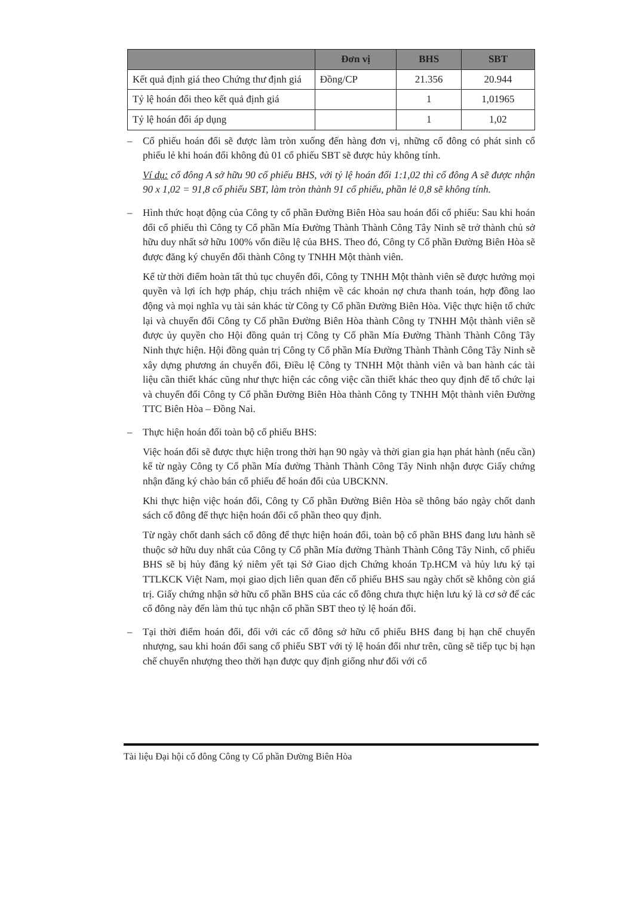| | Đơn vị | BHS | SBT |
| --- | --- | --- | --- |
| Kết quả định giá theo Chứng thư định giá | Đồng/CP | 21.356 | 20.944 |
| Tỷ lệ hoán đổi theo kết quả định giá | | 1 | 1,01965 |
| Tỷ lệ hoán đổi áp dụng | | 1 | 1,02 |
– Cổ phiếu hoán đổi sẽ được làm tròn xuống đến hàng đơn vị, những cổ đông có phát sinh cổ phiếu lẻ khi hoán đổi không đủ 01 cổ phiếu SBT sẽ được hủy không tính.
Ví dụ: cổ đông A sở hữu 90 cổ phiếu BHS, với tỷ lệ hoán đổi 1:1,02 thì cổ đông A sẽ được nhận 90 x 1,02 = 91,8 cổ phiếu SBT, làm tròn thành 91 cổ phiếu, phần lẻ 0,8 sẽ không tính.
– Hình thức hoạt động của Công ty cổ phần Đường Biên Hòa sau hoán đổi cổ phiếu: Sau khi hoán đổi cổ phiếu thì Công ty Cổ phần Mía Đường Thành Thành Công Tây Ninh sẽ trở thành chủ sở hữu duy nhất sở hữu 100% vốn điều lệ của BHS. Theo đó, Công ty Cổ phần Đường Biên Hòa sẽ được đăng ký chuyển đổi thành Công ty TNHH Một thành viên.
Kể từ thời điểm hoàn tất thủ tục chuyển đổi, Công ty TNHH Một thành viên sẽ được hưởng mọi quyền và lợi ích hợp pháp, chịu trách nhiệm về các khoản nợ chưa thanh toán, hợp đồng lao động và mọi nghĩa vụ tài sản khác từ Công ty Cổ phần Đường Biên Hòa. Việc thực hiện tổ chức lại và chuyển đổi Công ty Cổ phần Đường Biên Hòa thành Công ty TNHH Một thành viên sẽ được ủy quyền cho Hội đồng quản trị Công ty Cổ phần Mía Đường Thành Thành Công Tây Ninh thực hiện. Hội đồng quản trị Công ty Cổ phần Mía Đường Thành Thành Công Tây Ninh sẽ xây dựng phương án chuyển đổi, Điều lệ Công ty TNHH Một thành viên và ban hành các tài liệu cần thiết khác cũng như thực hiện các công việc cần thiết khác theo quy định để tổ chức lại và chuyển đổi Công ty Cổ phần Đường Biên Hòa thành Công ty TNHH Một thành viên Đường TTC Biên Hòa – Đồng Nai.
– Thực hiện hoán đổi toàn bộ cổ phiếu BHS:
Việc hoán đổi sẽ được thực hiện trong thời hạn 90 ngày và thời gian gia hạn phát hành (nếu cần) kể từ ngày Công ty Cổ phần Mía đường Thành Thành Công Tây Ninh nhận được Giấy chứng nhận đăng ký chào bán cổ phiếu để hoán đổi của UBCKNN.
Khi thực hiện việc hoán đổi, Công ty Cổ phần Đường Biên Hòa sẽ thông báo ngày chốt danh sách cổ đông để thực hiện hoán đổi cổ phần theo quy định.
Từ ngày chốt danh sách cổ đông để thực hiện hoán đổi, toàn bộ cổ phần BHS đang lưu hành sẽ thuộc sở hữu duy nhất của Công ty Cổ phần Mía đường Thành Thành Công Tây Ninh, cổ phiếu BHS sẽ bị hủy đăng ký niêm yết tại Sở Giao dịch Chứng khoán Tp.HCM và hủy lưu ký tại TTLKCK Việt Nam, mọi giao dịch liên quan đến cổ phiếu BHS sau ngày chốt sẽ không còn giá trị. Giấy chứng nhận sở hữu cổ phần BHS của các cổ đông chưa thực hiện lưu ký là cơ sở để các cổ đông này đến làm thủ tục nhận cổ phần SBT theo tỷ lệ hoán đổi.
– Tại thời điểm hoán đổi, đối với các cổ đông sở hữu cổ phiếu BHS đang bị hạn chế chuyển nhượng, sau khi hoán đổi sang cổ phiếu SBT với tỷ lệ hoán đổi như trên, cũng sẽ tiếp tục bị hạn chế chuyển nhượng theo thời hạn được quy định giống như đối với cổ
Tài liệu Đại hội cổ đông Công ty Cổ phần Đường Biên Hòa